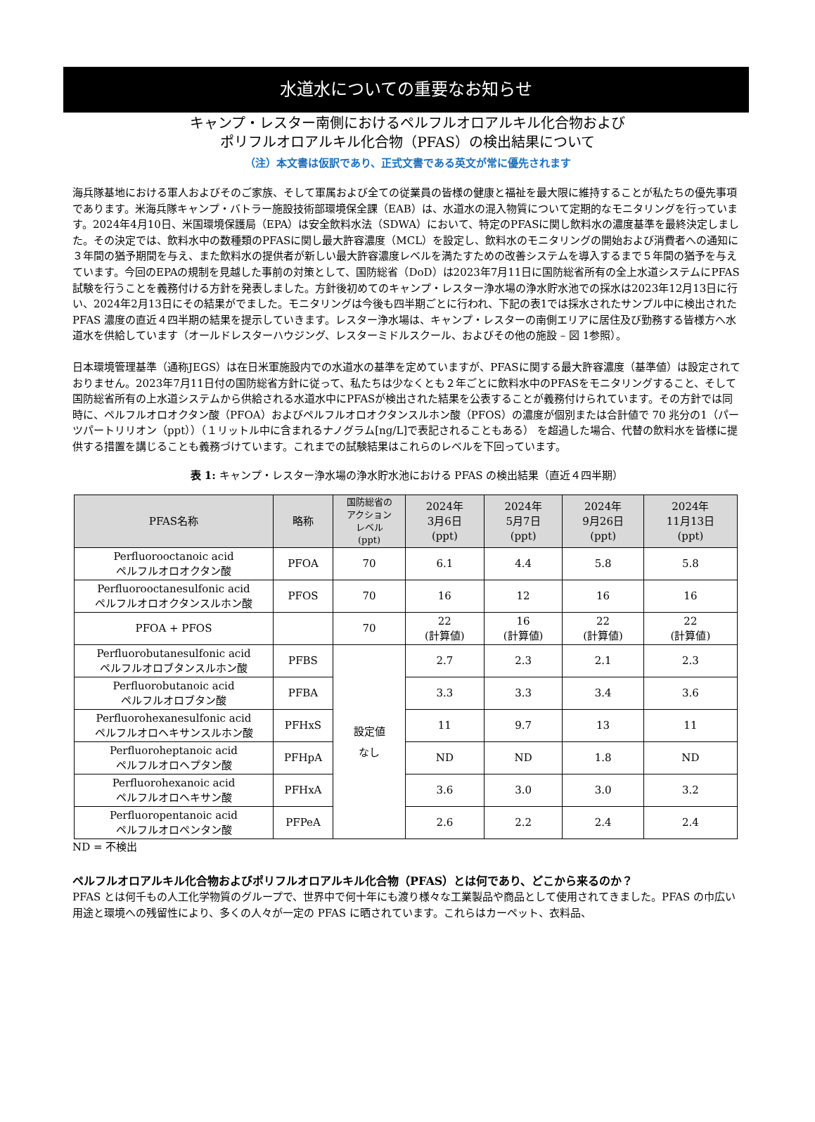水道水についての重要なお知らせ
キャンプ・レスター南側におけるペルフルオロアルキル化合物および
ポリフルオロアルキル化合物（PFAS）の検出結果について
（注）本文書は仮訳であり、正式文書である英文が常に優先されます
海兵隊基地における軍人およびそのご家族、そして軍属および全ての従業員の皆様の健康と福祉を最大限に維持することが私たちの優先事項であります。米海兵隊キャンプ・バトラー施設技術部環境保全課（EAB）は、水道水の混入物質について定期的なモニタリングを行っています。2024年4月10日、米国環境保護局（EPA）は安全飲料水法（SDWA）において、特定のPFASに関し飲料水の濃度基準を最終決定しました。その決定では、飲料水中の数種類のPFASに関し最大許容濃度（MCL）を設定し、飲料水のモニタリングの開始および消費者への通知に３年間の猶予期間を与え、また飲料水の提供者が新しい最大許容濃度レベルを満たすための改善システムを導入するまで５年間の猶予を与えています。今回のEPAの規制を見越した事前の対策として、国防総省（DoD）は2023年7月11日に国防総省所有の全上水道システムにPFAS試験を行うことを義務付ける方針を発表しました。方針後初めてのキャンプ・レスター浄水場の浄水貯水池での採水は2023年12月13日に行い、2024年2月13日にその結果がでました。モニタリングは今後も四半期ごとに行われ、下記の表1では採水されたサンプル中に検出された PFAS 濃度の直近４四半期の結果を提示していきます。レスター浄水場は、キャンプ・レスターの南側エリアに居住及び勤務する皆様方へ水道水を供給しています（オールドレスターハウジング、レスターミドルスクール、およびその他の施設 – 図 1参照）。
日本環境管理基準（通称JEGS）は在日米軍施設内での水道水の基準を定めていますが、PFASに関する最大許容濃度（基準値）は設定されておりません。2023年7月11日付の国防総省方針に従って、私たちは少なくとも２年ごとに飲料水中のPFASをモニタリングすること、そして国防総省所有の上水道システムから供給される水道水中にPFASが検出された結果を公表することが義務付けられています。その方針では同時に、ペルフルオロオクタン酸（PFOA）およびペルフルオロオクタンスルホン酸（PFOS）の濃度が個別または合計値で 70 兆分の1（パーツパートリリオン（ppt））（１リットル中に含まれるナノグラム[ng/L]で表記されることもある） を超過した場合、代替の飲料水を皆様に提供する措置を講じることも義務づけています。これまでの試験結果はこれらのレベルを下回っています。
表 1: キャンプ・レスター浄水場の浄水貯水池における PFAS の検出結果（直近４四半期）
| PFAS名称 | 略称 | 国防総省の アクション レベル (ppt) | 2024年 3月6日 (ppt) | 2024年 5月7日 (ppt) | 2024年 9月26日 (ppt) | 2024年 11月13日 (ppt) |
| --- | --- | --- | --- | --- | --- | --- |
| Perfluorooctanoic acid ペルフルオロオクタン酸 | PFOA | 70 | 6.1 | 4.4 | 5.8 | 5.8 |
| Perfluorooctanesulfonic acid ペルフルオロオクタンスルホン酸 | PFOS | 70 | 16 | 12 | 16 | 16 |
| PFOA + PFOS | | 70 | 22 (計算値) | 16 (計算値) | 22 (計算値) | 22 (計算値) |
| Perfluorobutanesulfonic acid ペルフルオロブタンスルホン酸 | PFBS | 設定値 なし | 2.7 | 2.3 | 2.1 | 2.3 |
| Perfluorobutanoic acid ペルフルオロブタン酸 | PFBA | | 3.3 | 3.3 | 3.4 | 3.6 |
| Perfluorohexanesulfonic acid ペルフルオロヘキサンスルホン酸 | PFHxS | | 11 | 9.7 | 13 | 11 |
| Perfluoroheptanoic acid ペルフルオロヘプタン酸 | PFHpA | | ND | ND | 1.8 | ND |
| Perfluorohexanoic acid ペルフルオロヘキサン酸 | PFHxA | | 3.6 | 3.0 | 3.0 | 3.2 |
| Perfluoropentanoic acid ペルフルオロペンタン酸 | PFPeA | | 2.6 | 2.2 | 2.4 | 2.4 |
ND = 不検出
ペルフルオロアルキル化合物およびポリフルオロアルキル化合物（PFAS）とは何であり、どこから来るのか？
PFAS とは何千もの人工化学物質のグループで、世界中で何十年にも渡り様々な工業製品や商品として使用されてきました。PFAS の巾広い用途と環境への残留性により、多くの人々が一定の PFAS に晒されています。これらはカーペット、衣料品、